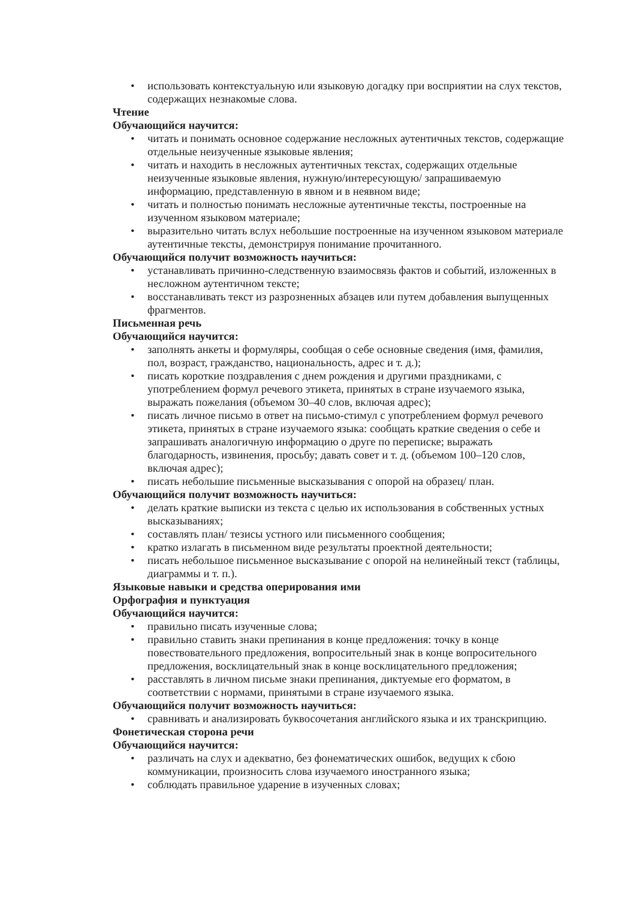• использовать контекстуальную или языковую догадку при восприятии на слух текстов, содержащих незнакомые слова.
Чтение
Обучающийся научится:
• читать и понимать основное содержание несложных аутентичных текстов, содержащие отдельные неизученные языковые явления;
• читать и находить в несложных аутентичных текстах, содержащих отдельные неизученные языковые явления, нужную/интересующую/ запрашиваемую информацию, представленную в явном и в неявном виде;
• читать и полностью понимать несложные аутентичные тексты, построенные на изученном языковом материале;
• выразительно читать вслух небольшие построенные на изученном языковом материале аутентичные тексты, демонстрируя понимание прочитанного.
Обучающийся получит возможность научиться:
• устанавливать причинно-следственную взаимосвязь фактов и событий, изложенных в несложном аутентичном тексте;
• восстанавливать текст из разрозненных абзацев или путем добавления выпущенных фрагментов.
Письменная речь
Обучающийся научится:
• заполнять анкеты и формуляры, сообщая о себе основные сведения (имя, фамилия, пол, возраст, гражданство, национальность, адрес и т. д.);
• писать короткие поздравления с днем рождения и другими праздниками, с употреблением формул речевого этикета, принятых в стране изучаемого языка, выражать пожелания (объемом 30–40 слов, включая адрес);
• писать личное письмо в ответ на письмо-стимул с употреблением формул речевого этикета, принятых в стране изучаемого языка: сообщать краткие сведения о себе и запрашивать аналогичную информацию о друге по переписке; выражать благодарность, извинения, просьбу; давать совет и т. д. (объемом 100–120 слов, включая адрес);
• писать небольшие письменные высказывания с опорой на образец/ план.
Обучающийся получит возможность научиться:
• делать краткие выписки из текста с целью их использования в собственных устных высказываниях;
• составлять план/ тезисы устного или письменного сообщения;
• кратко излагать в письменном виде результаты проектной деятельности;
• писать небольшое письменное высказывание с опорой на нелинейный текст (таблицы, диаграммы и т. п.).
Языковые навыки и средства оперирования ими
Орфография и пунктуация
Обучающийся научится:
• правильно писать изученные слова;
• правильно ставить знаки препинания в конце предложения: точку в конце повествовательного предложения, вопросительный знак в конце вопросительного предложения, восклицательный знак в конце восклицательного предложения;
• расставлять в личном письме знаки препинания, диктуемые его форматом, в соответствии с нормами, принятыми в стране изучаемого языка.
Обучающийся получит возможность научиться:
• сравнивать и анализировать буквосочетания английского языка и их транскрипцию.
Фонетическая сторона речи
Обучающийся научится:
• различать на слух и адекватно, без фонематических ошибок, ведущих к сбою коммуникации, произносить слова изучаемого иностранного языка;
• соблюдать правильное ударение в изученных словах;